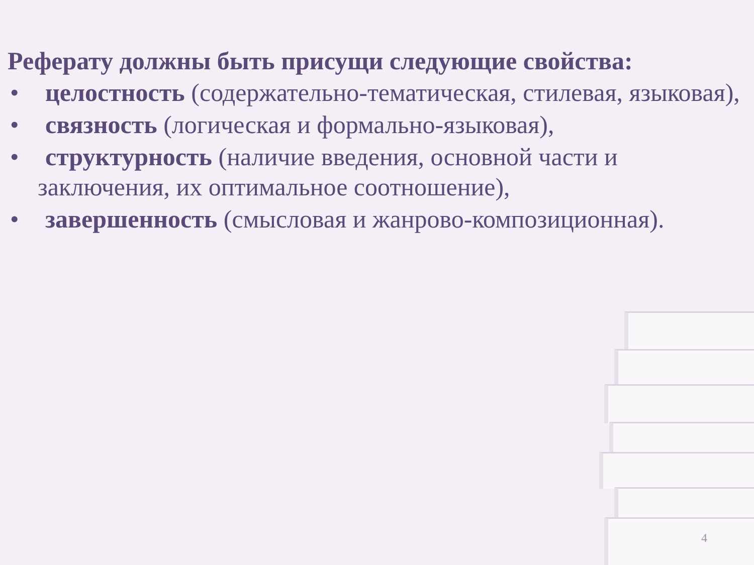Реферату должны быть присущи следующие свойства:
• целостность (содержательно-тематическая, стилевая, языковая),
• связность (логическая и формально-языковая),
• структурность (наличие введения, основной части и
заключения, их оптимальное соотношение),
• завершенность (смысловая и жанрово-композиционная).
4